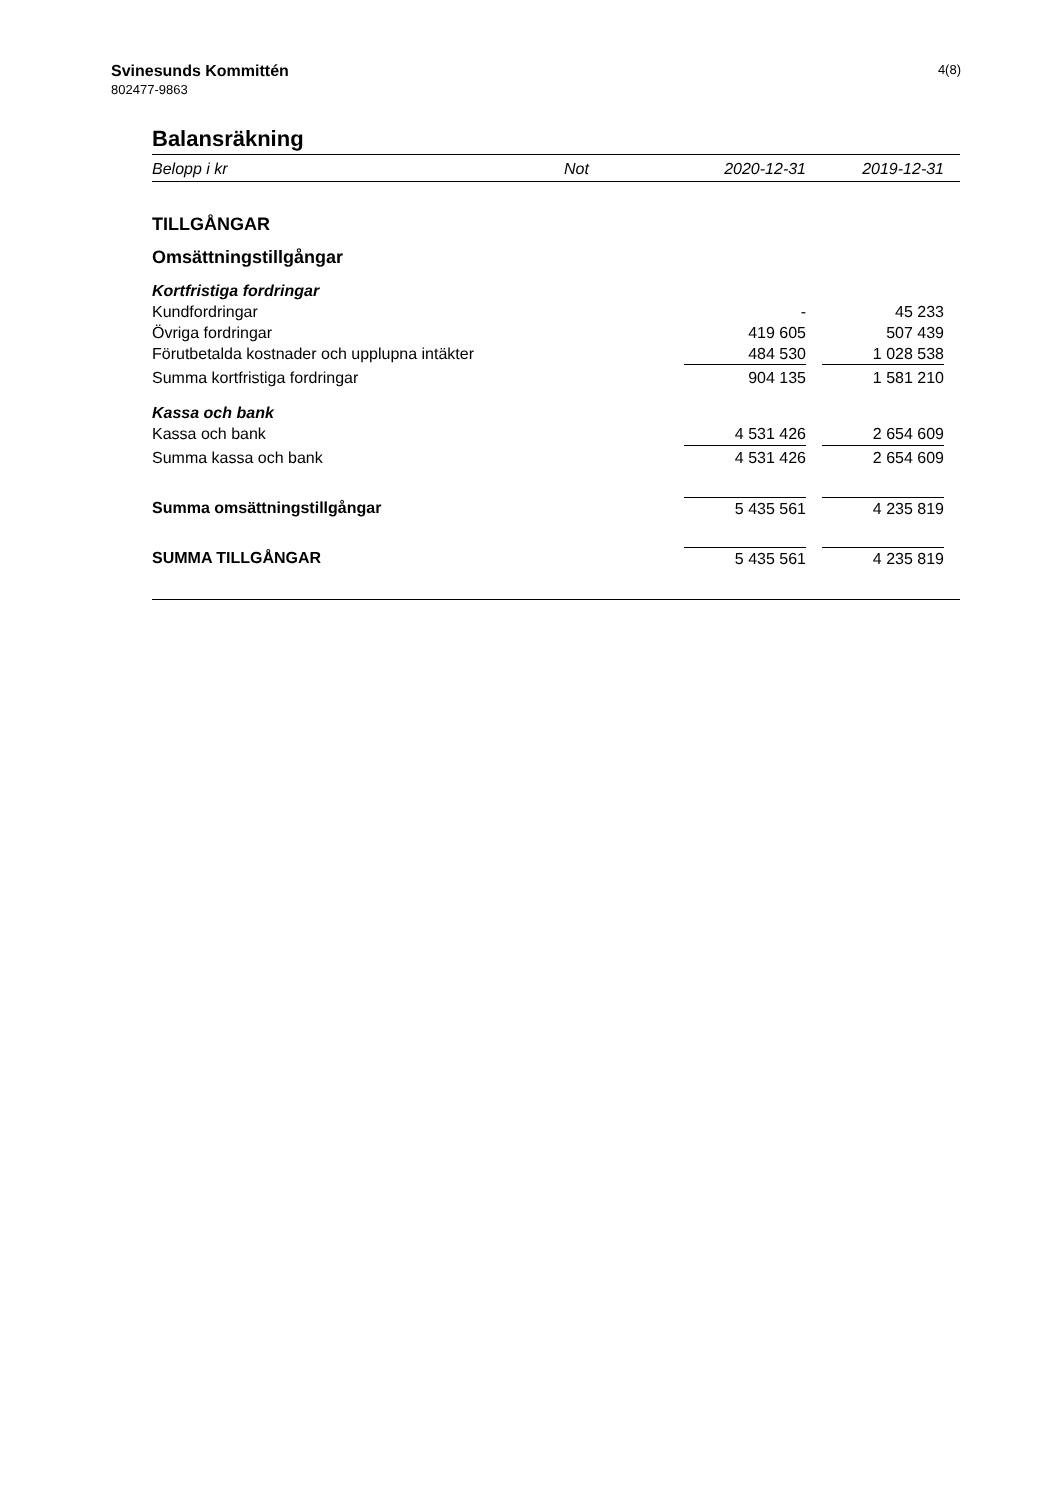Svinesunds Kommittén
802477-9863
4(8)
Balansräkning
| Belopp i kr | Not | 2020-12-31 | | 2019-12-31 | |
| --- | --- | --- | --- | --- | --- |
| TILLGÅNGAR | | | | | |
| Omsättningstillgångar | | | | | |
| Kortfristiga fordringar | | | | | |
| Kundfordringar | | - | | 45 233 | |
| Övriga fordringar | | 419 605 | | 507 439 | |
| Förutbetalda kostnader och upplupna intäkter | | 484 530 | | 1 028 538 | |
| Summa kortfristiga fordringar | | 904 135 | | 1 581 210 | |
| Kassa och bank | | | | | |
| Kassa och bank | | 4 531 426 | | 2 654 609 | |
| Summa kassa och bank | | 4 531 426 | | 2 654 609 | |
| Summa omsättningstillgångar | | 5 435 561 | | 4 235 819 | |
| SUMMA TILLGÅNGAR | | 5 435 561 | | 4 235 819 | |